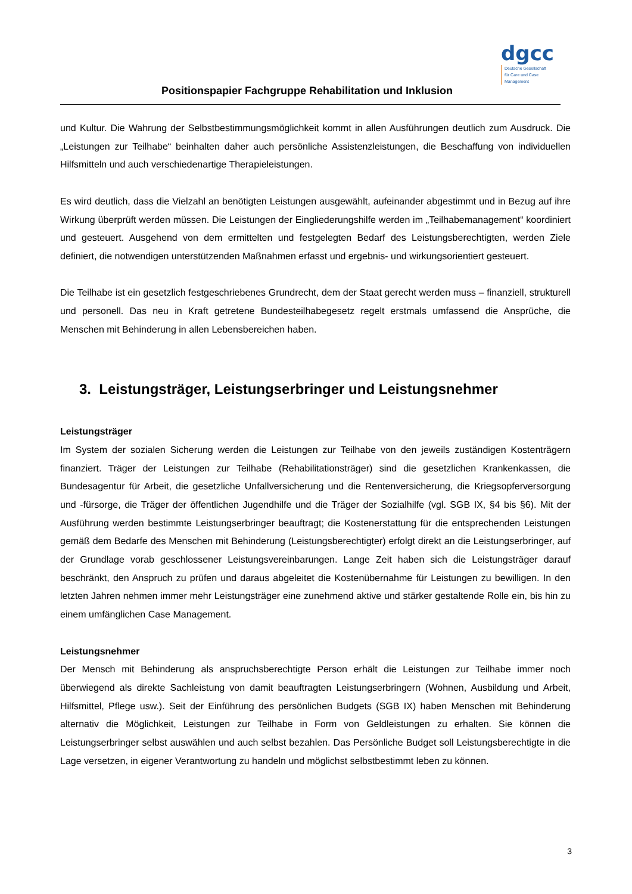Positionspapier Fachgruppe Rehabilitation und Inklusion
dgcc
Deutsche Gesellschaft
für Care und Case
Management
und Kultur. Die Wahrung der Selbstbestimmungsmöglichkeit kommt in allen Ausführungen deutlich zum Ausdruck. Die „Leistungen zur Teilhabe“ beinhalten daher auch persönliche Assistenzleistungen, die Beschaffung von individuellen Hilfsmitteln und auch verschiedenartige Therapieleistungen.
Es wird deutlich, dass die Vielzahl an benötigten Leistungen ausgewählt, aufeinander abgestimmt und in Bezug auf ihre Wirkung überprüft werden müssen. Die Leistungen der Eingliederungshilfe werden im „Teilhabemanagement“ koordiniert und gesteuert. Ausgehend von dem ermittelten und festgelegten Bedarf des Leistungsberechtigten, werden Ziele definiert, die notwendigen unterstützenden Maßnahmen erfasst und ergebnis- und wirkungsorientiert gesteuert.
Die Teilhabe ist ein gesetzlich festgeschriebenes Grundrecht, dem der Staat gerecht werden muss – finanziell, strukturell und personell. Das neu in Kraft getretene Bundesteilhabegesetz regelt erstmals umfassend die Ansprüche, die Menschen mit Behinderung in allen Lebensbereichen haben.
3. Leistungsträger, Leistungserbringer und Leistungsnehmer
Leistungsträger
Im System der sozialen Sicherung werden die Leistungen zur Teilhabe von den jeweils zuständigen Kostenträgern finanziert. Träger der Leistungen zur Teilhabe (Rehabilitationsträger) sind die gesetzlichen Krankenkassen, die Bundesagentur für Arbeit, die gesetzliche Unfallversicherung und die Rentenversicherung, die Kriegsopferversorgung und -fürsorge, die Träger der öffentlichen Jugendhilfe und die Träger der Sozialhilfe (vgl. SGB IX, §4 bis §6). Mit der Ausführung werden bestimmte Leistungserbringer beauftragt; die Kostenerstattung für die entsprechenden Leistungen gemäß dem Bedarfe des Menschen mit Behinderung (Leistungsberechtigter) erfolgt direkt an die Leistungserbringer, auf der Grundlage vorab geschlossener Leistungsvereinbarungen. Lange Zeit haben sich die Leistungsträger darauf beschränkt, den Anspruch zu prüfen und daraus abgeleitet die Kostenübernahme für Leistungen zu bewilligen. In den letzten Jahren nehmen immer mehr Leistungsträger eine zunehmend aktive und stärker gestaltende Rolle ein, bis hin zu einem umfänglichen Case Management.
Leistungsnehmer
Der Mensch mit Behinderung als anspruchsberechtigte Person erhält die Leistungen zur Teilhabe immer noch überwiegend als direkte Sachleistung von damit beauftragten Leistungserbringern (Wohnen, Ausbildung und Arbeit, Hilfsmittel, Pflege usw.). Seit der Einführung des persönlichen Budgets (SGB IX) haben Menschen mit Behinderung alternativ die Möglichkeit, Leistungen zur Teilhabe in Form von Geldleistungen zu erhalten. Sie können die Leistungserbringer selbst auswählen und auch selbst bezahlen. Das Persönliche Budget soll Leistungsberechtigte in die Lage versetzen, in eigener Verantwortung zu handeln und möglichst selbstbestimmt leben zu können.
3